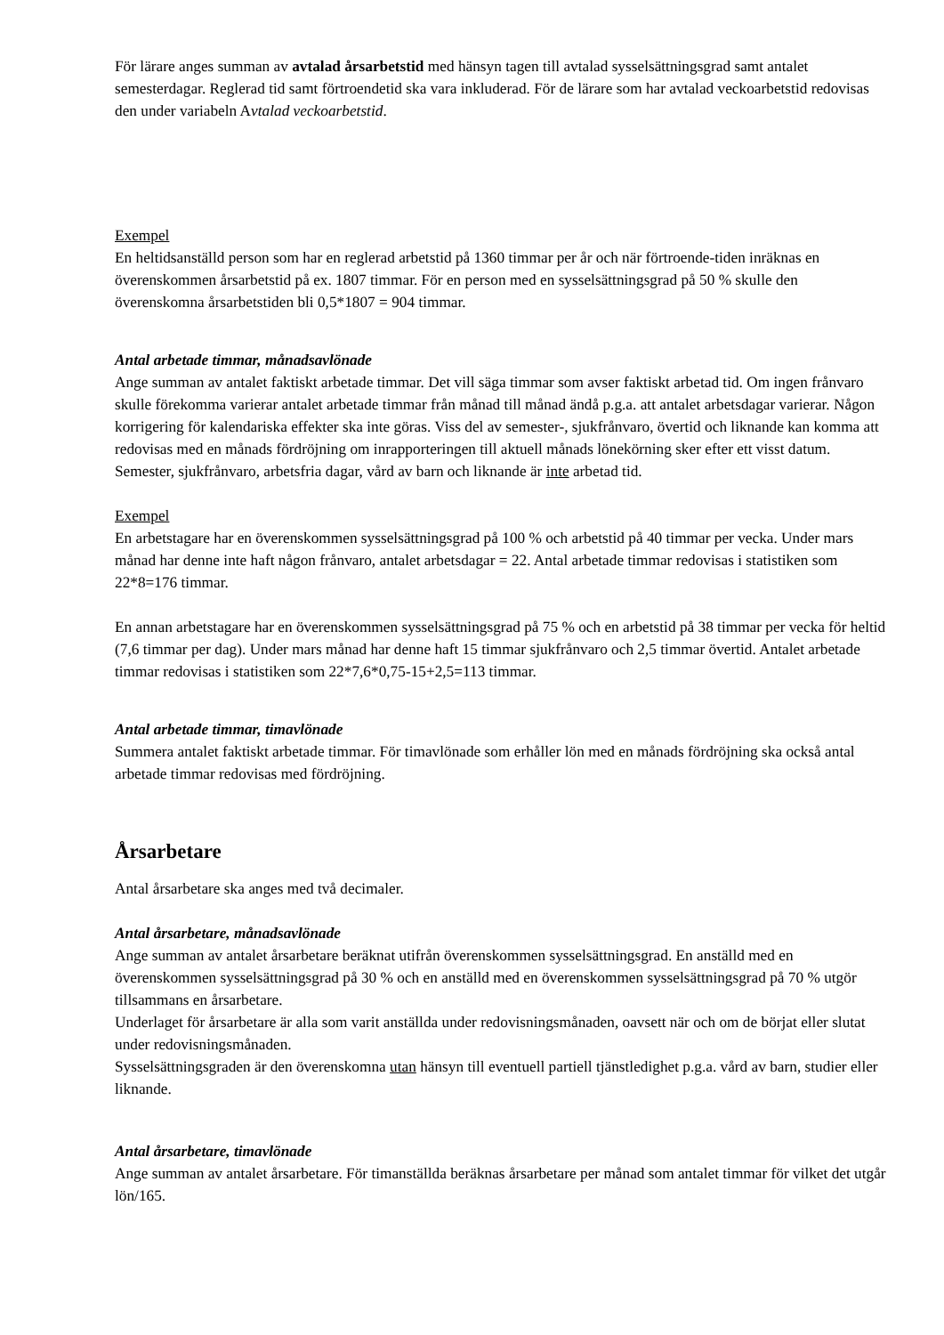För lärare anges summan av avtalad årsarbetstid med hänsyn tagen till avtalad sysselsättningsgrad samt antalet semesterdagar. Reglerad tid samt förtroendetid ska vara inkluderad. För de lärare som har avtalad veckoarbetstid redovisas den under variabeln Avtalad veckoarbetstid.
Exempel
En heltidsanställd person som har en reglerad arbetstid på 1360 timmar per år och när förtroende-tiden inräknas en överenskommen årsarbetstid på ex. 1807 timmar. För en person med en sysselsättningsgrad på 50 % skulle den överenskomna årsarbetstiden bli 0,5*1807 = 904 timmar.
Antal arbetade timmar, månadsavlönade
Ange summan av antalet faktiskt arbetade timmar. Det vill säga timmar som avser faktiskt arbetad tid. Om ingen frånvaro skulle förekomma varierar antalet arbetade timmar från månad till månad ändå p.g.a. att antalet arbetsdagar varierar. Någon korrigering för kalendariska effekter ska inte göras. Viss del av semester-, sjukfrånvaro, övertid och liknande kan komma att redovisas med en månads fördröjning om inrapporteringen till aktuell månads lönekörning sker efter ett visst datum. Semester, sjukfrånvaro, arbetsfria dagar, vård av barn och liknande är inte arbetad tid.
Exempel
En arbetstagare har en överenskommen sysselsättningsgrad på 100 % och arbetstid på 40 timmar per vecka. Under mars månad har denne inte haft någon frånvaro, antalet arbetsdagar = 22. Antal arbetade timmar redovisas i statistiken som 22*8=176 timmar.
En annan arbetstagare har en överenskommen sysselsättningsgrad på 75 % och en arbetstid på 38 timmar per vecka för heltid (7,6 timmar per dag). Under mars månad har denne haft 15 timmar sjukfrånvaro och 2,5 timmar övertid. Antalet arbetade timmar redovisas i statistiken som 22*7,6*0,75-15+2,5=113 timmar.
Antal arbetade timmar, timavlönade
Summera antalet faktiskt arbetade timmar. För timavlönade som erhåller lön med en månads fördröjning ska också antal arbetade timmar redovisas med fördröjning.
Årsarbetare
Antal årsarbetare ska anges med två decimaler.
Antal årsarbetare, månadsavlönade
Ange summan av antalet årsarbetare beräknat utifrån överenskommen sysselsättningsgrad. En anställd med en överenskommen sysselsättningsgrad på 30 % och en anställd med en överenskommen sysselsättningsgrad på 70 % utgör tillsammans en årsarbetare.
Underlaget för årsarbetare är alla som varit anställda under redovisningsmånaden, oavsett när och om de börjat eller slutat under redovisningsmånaden.
Sysselsättningsgraden är den överenskomna utan hänsyn till eventuell partiell tjänstledighet p.g.a. vård av barn, studier eller liknande.
Antal årsarbetare, timavlönade
Ange summan av antalet årsarbetare. För timanställda beräknas årsarbetare per månad som antalet timmar för vilket det utgår lön/165.